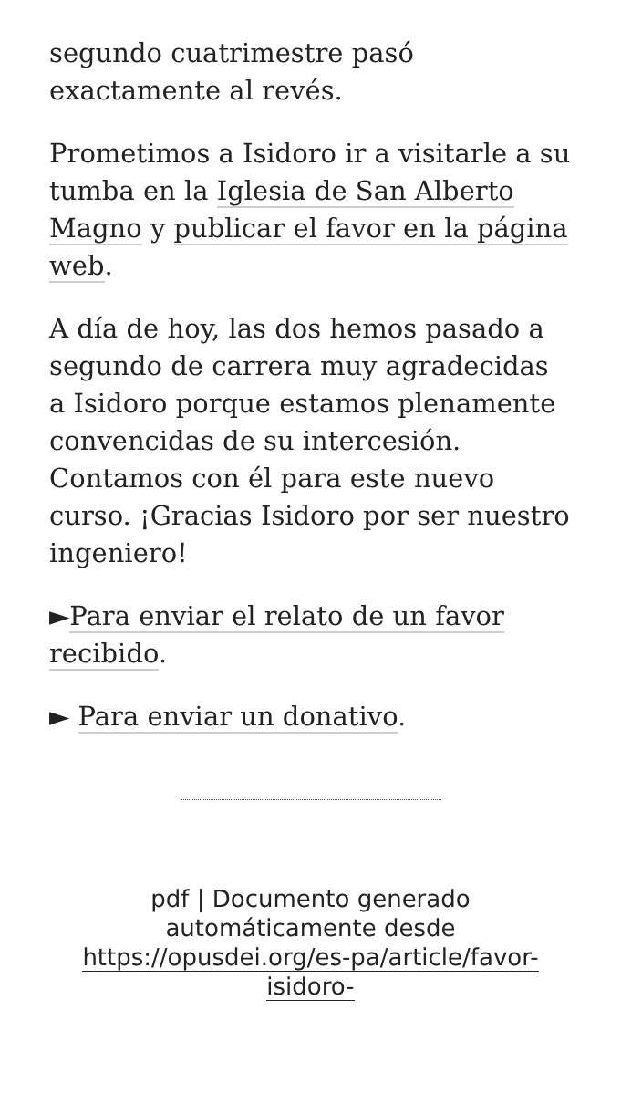segundo cuatrimestre pasó exactamente al revés.
Prometimos a Isidoro ir a visitarle a su tumba en la Iglesia de San Alberto Magno y publicar el favor en la página web.
A día de hoy, las dos hemos pasado a segundo de carrera muy agradecidas a Isidoro porque estamos plenamente convencidas de su intercesión. Contamos con él para este nuevo curso. ¡Gracias Isidoro por ser nuestro ingeniero!
►Para enviar el relato de un favor recibido.
► Para enviar un donativo.
pdf | Documento generado automáticamente desde https://opusdei.org/es-pa/article/favor-isidoro-